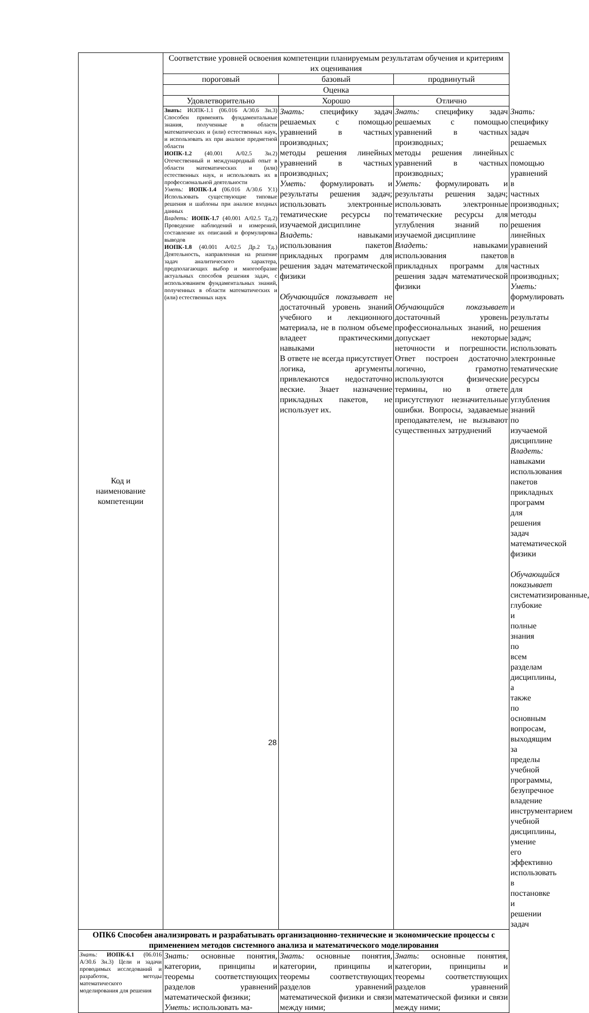| Код и наименование компетенции | Соответствие уровней освоения компетенции планируемым результатам обучения и критериям их оценивания | | | |
| --- | --- | --- | --- | --- |
| | пороговый | базовый | продвинутый | |
| | Оценка | | | |
| | Удовлетворительно | Хорошо | Отлично | |
| | Знать: ИОПК-1.1 (06.016 А/30.6 Зн.3) Способен применять фундаментальные знания, полученные в области математических и (или) естественных наук, и использовать их при анализе предметной области ИОПК-1.2 (40.001 А/02.5 Зн.2) Отечественный и международный опыт в области математических и (или) естественных наук, и использовать их в профессиональной деятельности Уметь: ИОПК-1.4 (06.016 А/30.6 У.1) Использовать существующие типовые решения и шаблоны при анализе входных данных Владеть: ИОПК-1.7 (40.001 А/02.5 Тд.2) Проведение наблюдений и измерений, составление их описаний и формулировка выводов ИОПК-1.8 (40.001 А/02.5 Др.2 Тд.) Деятельность, направленная на решение задач аналитического характера, предполагающих выбор и многообразие актуальных способов решения задач, с использованием фундаментальных знаний, полученных в области математических и (или) естественных наук | Знать: специфику задач решаемых с помощью уравнений в частных производных; методы решения линейных уравнений в частных производных; Уметь: формулировать и результаты решения задач; использовать электронные тематические ресурсы по изучаемой дисциплине Владеть: навыками использования пакетов прикладных программ для решения задач математической физики Обучающийся показывает не достаточный уровень знаний учебного и лекционного материала, не в полном объеме владеет практическими навыками В ответе не всегда присутствует логика, аргументы привлекаются недостаточно веские. Знает назначение прикладных пакетов, не использует их. | Знать: специфику задач решаемых с помощью уравнений в частных производных; методы решения линейных уравнений в частных производных; Уметь: формулировать и результаты решения задач; использовать электронные тематические ресурсы для углубления знаний по изучаемой дисциплине Владеть: навыками использования пакетов прикладных программ для решения задач математической физики Обучающийся показывает достаточный уровень профессиональных знаний, но допускает некоторые неточности и погрешности. Ответ построен достаточно логично, грамотно используются физические термины, но в ответе присутствуют незначительные ошибки. Вопросы, задаваемые преподавателем, не вызывают существенных затруднений | Знать: специфику задач решаемых с помощью уравнений в частных производных; методы решения линейных уравнений в частных производных; Уметь: формулировать и результаты решения задач; использовать электронные тематические ресурсы для углубления знаний по изучаемой дисциплине Владеть: навыками использования пакетов прикладных программ для решения задач математической физики Обучающийся показывает систематизированные, глубокие и полные знания по всем разделам дисциплины, а также по основным вопросам, выходящим за пределы учебной программы, безупречное владение инструментарием учебной дисциплины, умение его эффективно использовать в постановке и решении задач |
| ОПК6 Способен анализировать и разрабатывать организационно-технические и экономические процессы с применением методов системного анализа и математического моделирования | | | | |
| Знать: ИОПК-6.1 (06.016 А/30.6 Зн.3) Цели и задачи проводимых исследований и разработок, методы математического моделирования для решения | Знать: основные понятия, категории, принципы и теоремы соответствующих разделов уравнений математической физики; Уметь: использовать ма- | Знать: основные понятия, категории, принципы и теоремы соответствующих разделов уравнений математической физики и связи между ними; | Знать : основные понятия, категории, принципы и теоремы соответствующих разделов уравнений математической физики и связи между ними; | |
28